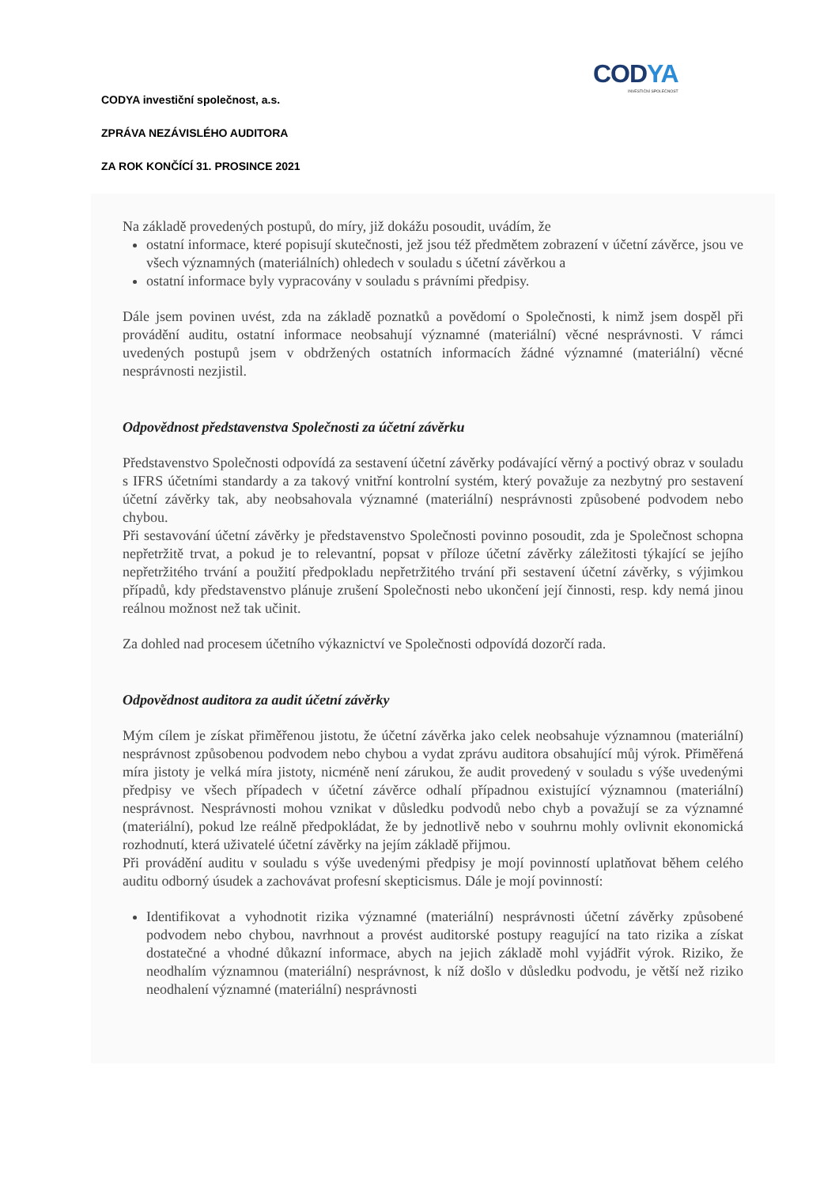CODYA
INVESTIČNÍ SPOLEČNOST
CODYA investiční společnost, a.s.
ZPRÁVA NEZÁVISLÉHO AUDITORA
ZA ROK KONČÍCÍ 31. PROSINCE 2021
Na základě provedených postupů, do míry, již dokážu posoudit, uvádím, že
ostatní informace, které popisují skutečnosti, jež jsou též předmětem zobrazení v účetní závěrce, jsou ve všech významných (materiálních) ohledech v souladu s účetní závěrkou a
ostatní informace byly vypracovány v souladu s právními předpisy.
Dále jsem povinen uvést, zda na základě poznatků a povědomí o Společnosti, k nimž jsem dospěl při provádění auditu, ostatní informace neobsahují významné (materiální) věcné nesprávnosti. V rámci uvedených postupů jsem v obdržených ostatních informacích žádné významné (materiální) věcné nesprávnosti nezjistil.
Odpovědnost představenstva Společnosti za účetní závěrku
Představenstvo Společnosti odpovídá za sestavení účetní závěrky podávající věrný a poctivý obraz v souladu s IFRS účetními standardy a za takový vnitřní kontrolní systém, který považuje za nezbytný pro sestavení účetní závěrky tak, aby neobsahovala významné (materiální) nesprávnosti způsobené podvodem nebo chybou.
Při sestavování účetní závěrky je představenstvo Společnosti povinno posoudit, zda je Společnost schopna nepřetržitě trvat, a pokud je to relevantní, popsat v příloze účetní závěrky záležitosti týkající se jejího nepřetržitého trvání a použití předpokladu nepřetržitého trvání při sestavení účetní závěrky, s výjimkou případů, kdy představenstvo plánuje zrušení Společnosti nebo ukončení její činnosti, resp. kdy nemá jinou reálnou možnost než tak učinit.
Za dohled nad procesem účetního výkaznictví ve Společnosti odpovídá dozorčí rada.
Odpovědnost auditora za audit účetní závěrky
Mým cílem je získat přiměřenou jistotu, že účetní závěrka jako celek neobsahuje významnou (materiální) nesprávnost způsobenou podvodem nebo chybou a vydat zprávu auditora obsahující můj výrok. Přiměřená míra jistoty je velká míra jistoty, nicméně není zárukou, že audit provedený v souladu s výše uvedenými předpisy ve všech případech v účetní závěrce odhalí případnou existující významnou (materiální) nesprávnost. Nesprávnosti mohou vznikat v důsledku podvodů nebo chyb a považují se za významné (materiální), pokud lze reálně předpokládat, že by jednotlivě nebo v souhrnu mohly ovlivnit ekonomická rozhodnutí, která uživatelé účetní závěrky na jejím základě přijmou.
Při provádění auditu v souladu s výše uvedenými předpisy je mojí povinností uplatňovat během celého auditu odborný úsudek a zachovávat profesní skepticismus. Dále je mojí povinností:
Identifikovat a vyhodnotit rizika významné (materiální) nesprávnosti účetní závěrky způsobené podvodem nebo chybou, navrhnout a provést auditorské postupy reagující na tato rizika a získat dostatečné a vhodné důkazní informace, abych na jejich základě mohl vyjádřit výrok. Riziko, že neodhalím významnou (materiální) nesprávnost, k níž došlo v důsledku podvodu, je větší než riziko neodhalení významné (materiální) nesprávnosti